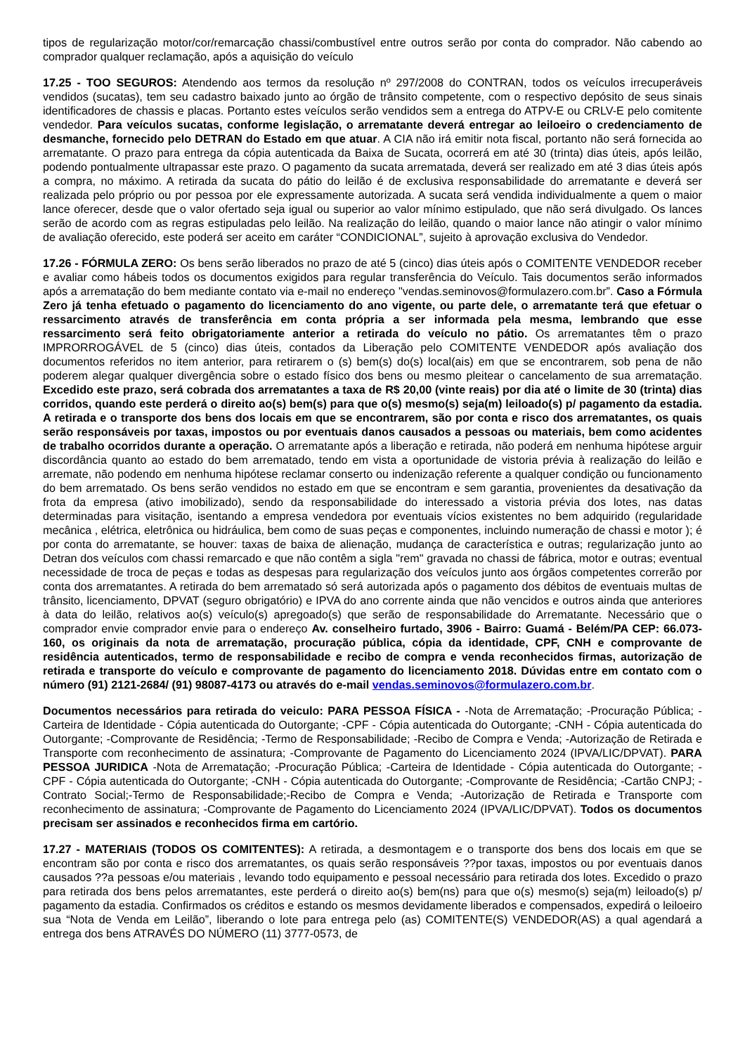tipos de regularização motor/cor/remarcação chassi/combustível entre outros serão por conta do comprador. Não cabendo ao comprador qualquer reclamação, após a aquisição do veículo
17.25 - TOO SEGUROS: Atendendo aos termos da resolução nº 297/2008 do CONTRAN, todos os veículos irrecuperáveis vendidos (sucatas), tem seu cadastro baixado junto ao órgão de trânsito competente, com o respectivo depósito de seus sinais identificadores de chassis e placas. Portanto estes veículos serão vendidos sem a entrega do ATPV-E ou CRLV-E pelo comitente vendedor. Para veículos sucatas, conforme legislação, o arrematante deverá entregar ao leiloeiro o credenciamento de desmanche, fornecido pelo DETRAN do Estado em que atuar. A CIA não irá emitir nota fiscal, portanto não será fornecida ao arrematante. O prazo para entrega da cópia autenticada da Baixa de Sucata, ocorrerá em até 30 (trinta) dias úteis, após leilão, podendo pontualmente ultrapassar este prazo. O pagamento da sucata arrematada, deverá ser realizado em até 3 dias úteis após a compra, no máximo. A retirada da sucata do pátio do leilão é de exclusiva responsabilidade do arrematante e deverá ser realizada pelo próprio ou por pessoa por ele expressamente autorizada. A sucata será vendida individualmente a quem o maior lance oferecer, desde que o valor ofertado seja igual ou superior ao valor mínimo estipulado, que não será divulgado. Os lances serão de acordo com as regras estipuladas pelo leilão. Na realização do leilão, quando o maior lance não atingir o valor mínimo de avaliação oferecido, este poderá ser aceito em caráter “CONDICIONAL”, sujeito à aprovação exclusiva do Vendedor.
17.26 - FÓRMULA ZERO: Os bens serão liberados no prazo de até 5 (cinco) dias úteis após o COMITENTE VENDEDOR receber e avaliar como hábeis todos os documentos exigidos para regular transferência do Veículo. Tais documentos serão informados após a arrematação do bem mediante contato via e-mail no endereço "vendas.seminovos@formulazero.com.br”. Caso a Fórmula Zero já tenha efetuado o pagamento do licenciamento do ano vigente, ou parte dele, o arrematante terá que efetuar o ressarcimento através de transferência em conta própria a ser informada pela mesma, lembrando que esse ressarcimento será feito obrigatoriamente anterior a retirada do veículo no pátio. Os arrematantes têm o prazo IMPRORROGÁVEL de 5 (cinco) dias úteis, contados da Liberação pelo COMITENTE VENDEDOR após avaliação dos documentos referidos no item anterior, para retirarem o (s) bem(s) do(s) local(ais) em que se encontrarem, sob pena de não poderem alegar qualquer divergência sobre o estado físico dos bens ou mesmo pleitear o cancelamento de sua arrematação. Excedido este prazo, será cobrada dos arrematantes a taxa de R$ 20,00 (vinte reais) por dia até o limite de 30 (trinta) dias corridos, quando este perderá o direito ao(s) bem(s) para que o(s) mesmo(s) seja(m) leiloado(s) p/ pagamento da estadia. A retirada e o transporte dos bens dos locais em que se encontrarem, são por conta e risco dos arrematantes, os quais serão responsáveis por taxas, impostos ou por eventuais danos causados a pessoas ou materiais, bem como acidentes de trabalho ocorridos durante a operação. O arrematante após a liberação e retirada, não poderá em nenhuma hipótese arguir discordância quanto ao estado do bem arrematado, tendo em vista a oportunidade de vistoria prévia à realização do leilão e arremate, não podendo em nenhuma hipótese reclamar conserto ou indenização referente a qualquer condição ou funcionamento do bem arrematado. Os bens serão vendidos no estado em que se encontram e sem garantia, provenientes da desativação da frota da empresa (ativo imobilizado), sendo da responsabilidade do interessado a vistoria prévia dos lotes, nas datas determinadas para visitação, isentando a empresa vendedora por eventuais vícios existentes no bem adquirido (regularidade mecânica , elétrica, eletrônica ou hidráulica, bem como de suas peças e componentes, incluindo numeração de chassi e motor ); é por conta do arrematante, se houver: taxas de baixa de alienação, mudança de característica e outras; regularização junto ao Detran dos veículos com chassi remarcado e que não contêm a sigla "rem" gravada no chassi de fábrica, motor e outras; eventual necessidade de troca de peças e todas as despesas para regularização dos veículos junto aos órgãos competentes correrão por conta dos arrematantes. A retirada do bem arrematado só será autorizada após o pagamento dos débitos de eventuais multas de trânsito, licenciamento, DPVAT (seguro obrigatório) e IPVA do ano corrente ainda que não vencidos e outros ainda que anteriores à data do leilão, relativos ao(s) veículo(s) apregoado(s) que serão de responsabilidade do Arrematante. Necessário que o comprador envie comprador envie para o endereço Av. conselheiro furtado, 3906 - Bairro: Guamá - Belém/PA CEP: 66.073-160, os originais da nota de arrematação, procuração pública, cópia da identidade, CPF, CNH e comprovante de residência autenticados, termo de responsabilidade e recibo de compra e venda reconhecidos firmas, autorização de retirada e transporte do veículo e comprovante de pagamento do licenciamento 2018. Dúvidas entre em contato com o número (91) 2121-2684/ (91) 98087-4173 ou através do e-mail vendas.seminovos@formulazero.com.br.
Documentos necessários para retirada do veiculo: PARA PESSOA FÍSICA - -Nota de Arrematação; -Procuração Pública; -Carteira de Identidade - Cópia autenticada do Outorgante; -CPF - Cópia autenticada do Outorgante; -CNH - Cópia autenticada do Outorgante; -Comprovante de Residência; -Termo de Responsabilidade; -Recibo de Compra e Venda; -Autorização de Retirada e Transporte com reconhecimento de assinatura; -Comprovante de Pagamento do Licenciamento 2024 (IPVA/LIC/DPVAT). PARA PESSOA JURIDICA -Nota de Arrematação; -Procuração Pública; -Carteira de Identidade - Cópia autenticada do Outorgante; -CPF - Cópia autenticada do Outorgante; -CNH - Cópia autenticada do Outorgante; -Comprovante de Residência; -Cartão CNPJ; -Contrato Social;-Termo de Responsabilidade;-Recibo de Compra e Venda; -Autorização de Retirada e Transporte com reconhecimento de assinatura; -Comprovante de Pagamento do Licenciamento 2024 (IPVA/LIC/DPVAT). Todos os documentos precisam ser assinados e reconhecidos firma em cartório.
17.27 - MATERIAIS (TODOS OS COMITENTES): A retirada, a desmontagem e o transporte dos bens dos locais em que se encontram são por conta e risco dos arrematantes, os quais serão responsáveis ??por taxas, impostos ou por eventuais danos causados ??a pessoas e/ou materiais , levando todo equipamento e pessoal necessário para retirada dos lotes. Excedido o prazo para retirada dos bens pelos arrematantes, este perderá o direito ao(s) bem(ns) para que o(s) mesmo(s) seja(m) leiloado(s) p/ pagamento da estadia. Confirmados os créditos e estando os mesmos devidamente liberados e compensados, expedirá o leiloeiro sua “Nota de Venda em Leilão”, liberando o lote para entrega pelo (as) COMITENTE(S) VENDEDOR(AS) a qual agendará a entrega dos bens ATRAVÉS DO NÚMERO (11) 3777-0573, de